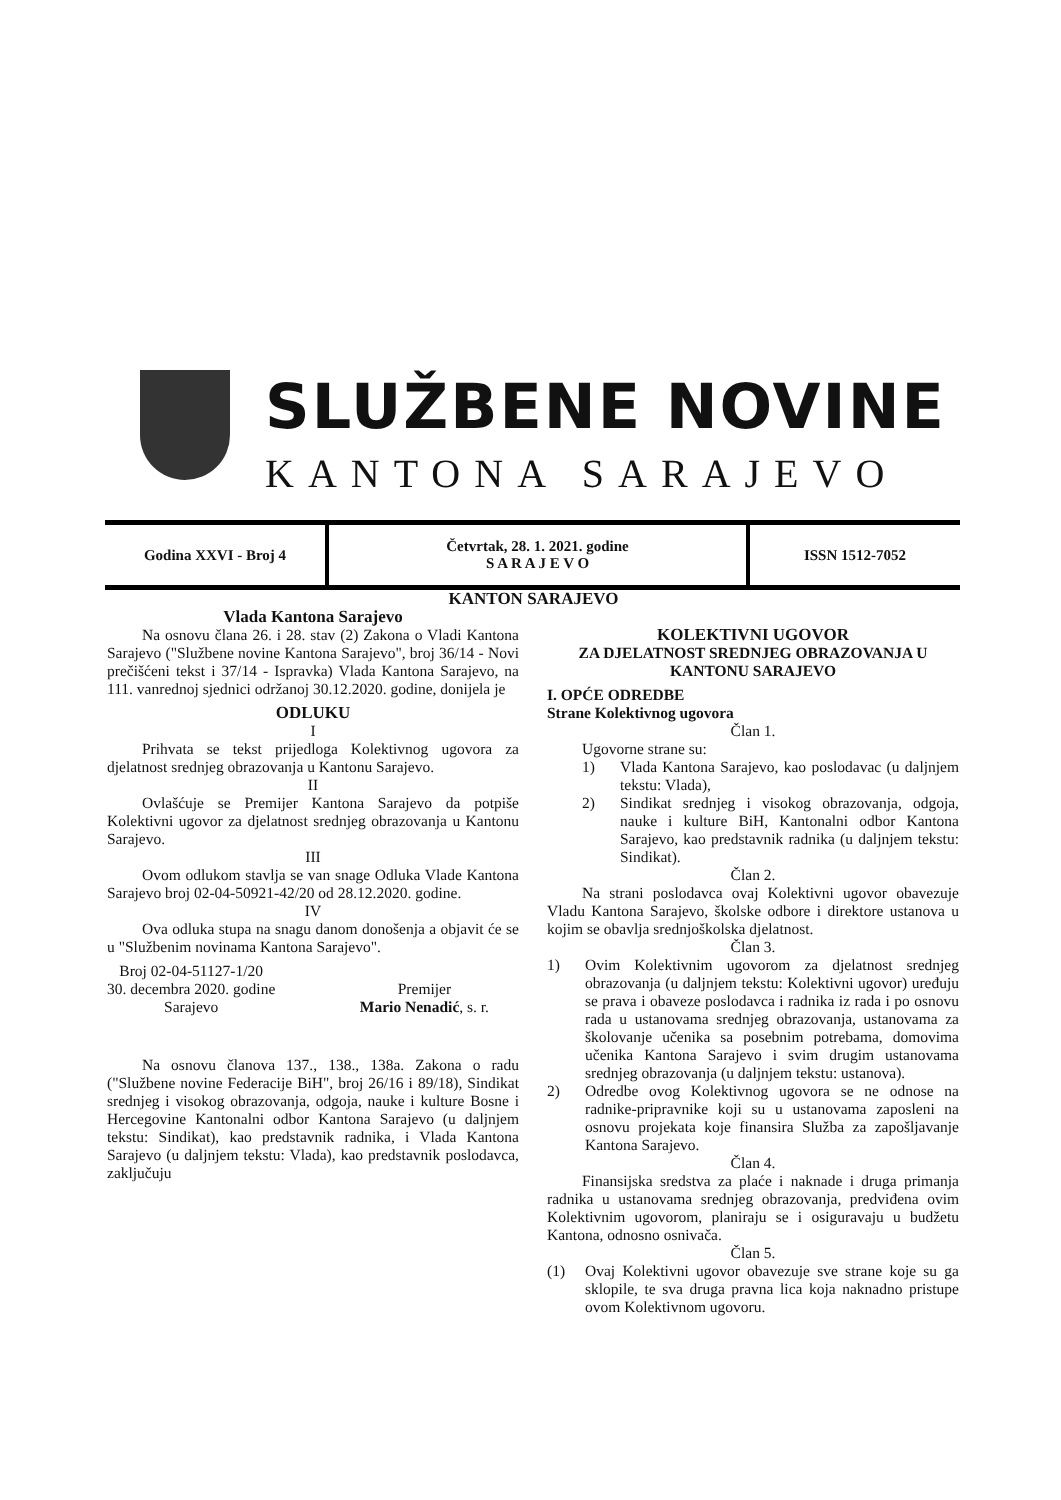SLUŽBENE NOVINE
KANTONA SARAJEVO
| Godina XXVI - Broj 4 | Četvrtak, 28. 1. 2021. godine S A R A J E V O | ISSN 1512-7052 |
KANTON SARAJEVO
Vlada Kantona Sarajevo
Na osnovu člana 26. i 28. stav (2) Zakona o Vladi Kantona Sarajevo ("Službene novine Kantona Sarajevo", broj 36/14 - Novi prečišćeni tekst i 37/14 - Ispravka) Vlada Kantona Sarajevo, na 111. vanrednoj sjednici održanoj 30.12.2020. godine, donijela je
ODLUKU
I
Prihvata se tekst prijedloga Kolektivnog ugovora za djelatnost srednjeg obrazovanja u Kantonu Sarajevo.
II
Ovlašćuje se Premijer Kantona Sarajevo da potpiše Kolektivni ugovor za djelatnost srednjeg obrazovanja u Kantonu Sarajevo.
III
Ovom odlukom stavlja se van snage Odluka Vlade Kantona Sarajevo broj 02-04-50921-42/20 od 28.12.2020. godine.
IV
Ova odluka stupa na snagu danom donošenja a objavit će se u "Službenim novinama Kantona Sarajevo".
Broj 02-04-51127-1/20
30. decembra 2020. godine
Sarajevo
Premijer
Mario Nenadić, s. r.
Na osnovu članova 137., 138., 138a. Zakona o radu ("Službene novine Federacije BiH", broj 26/16 i 89/18), Sindikat srednjeg i visokog obrazovanja, odgoja, nauke i kulture Bosne i Hercegovine Kantonalni odbor Kantona Sarajevo (u daljnjem tekstu: Sindikat), kao predstavnik radnika, i Vlada Kantona Sarajevo (u daljnjem tekstu: Vlada), kao predstavnik poslodavca, zaključuju
KOLEKTIVNI UGOVOR
ZA DJELATNOST SREDNJEG OBRAZOVANJA U KANTONU SARAJEVO
I. OPĆE ODREDBE
Strane Kolektivnog ugovora
Član 1.
Ugovorne strane su:
1) Vlada Kantona Sarajevo, kao poslodavac (u daljnjem tekstu: Vlada),
2) Sindikat srednjeg i visokog obrazovanja, odgoja, nauke i kulture BiH, Kantonalni odbor Kantona Sarajevo, kao predstavnik radnika (u daljnjem tekstu: Sindikat).
Član 2.
Na strani poslodavca ovaj Kolektivni ugovor obavezuje Vladu Kantona Sarajevo, školske odbore i direktore ustanova u kojim se obavlja srednjoškolska djelatnost.
Član 3.
1) Ovim Kolektivnim ugovorom za djelatnost srednjeg obrazovanja (u daljnjem tekstu: Kolektivni ugovor) uređuju se prava i obaveze poslodavca i radnika iz rada i po osnovu rada u ustanovama srednjeg obrazovanja, ustanovama za školovanje učenika sa posebnim potrebama, domovima učenika Kantona Sarajevo i svim drugim ustanovama srednjeg obrazovanja (u daljnjem tekstu: ustanova).
2) Odredbe ovog Kolektivnog ugovora se ne odnose na radnike-pripravnike koji su u ustanovama zaposleni na osnovu projekata koje finansira Služba za zapošljavanje Kantona Sarajevo.
Član 4.
Finansijska sredstva za plaće i naknade i druga primanja radnika u ustanovama srednjeg obrazovanja, predviđena ovim Kolektivnim ugovorom, planiraju se i osiguravaju u budžetu Kantona, odnosno osnivača.
Član 5.
(1) Ovaj Kolektivni ugovor obavezuje sve strane koje su ga sklopile, te sva druga pravna lica koja naknadno pristupe ovom Kolektivnom ugovoru.